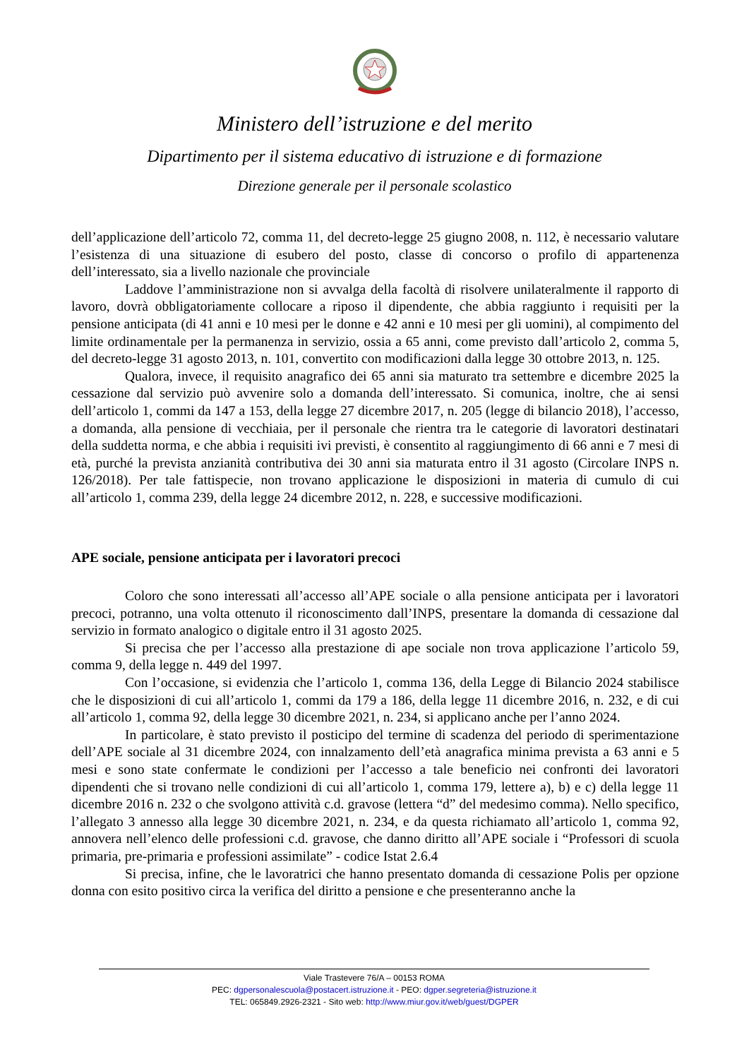Ministero dell’istruzione e del merito
Dipartimento per il sistema educativo di istruzione e di formazione
Direzione generale per il personale scolastico
dell’applicazione dell’articolo 72, comma 11, del decreto-legge 25 giugno 2008, n. 112, è necessario valutare l’esistenza di una situazione di esubero del posto, classe di concorso o profilo di appartenenza dell’interessato, sia a livello nazionale che provinciale
Laddove l’amministrazione non si avvalga della facoltà di risolvere unilateralmente il rapporto di lavoro, dovrà obbligatoriamente collocare a riposo il dipendente, che abbia raggiunto i requisiti per la pensione anticipata (di 41 anni e 10 mesi per le donne e 42 anni e 10 mesi per gli uomini), al compimento del limite ordinamentale per la permanenza in servizio, ossia a 65 anni, come previsto dall’articolo 2, comma 5, del decreto-legge 31 agosto 2013, n. 101, convertito con modificazioni dalla legge 30 ottobre 2013, n. 125.
Qualora, invece, il requisito anagrafico dei 65 anni sia maturato tra settembre e dicembre 2025 la cessazione dal servizio può avvenire solo a domanda dell’interessato. Si comunica, inoltre, che ai sensi dell’articolo 1, commi da 147 a 153, della legge 27 dicembre 2017, n. 205 (legge di bilancio 2018), l’accesso, a domanda, alla pensione di vecchiaia, per il personale che rientra tra le categorie di lavoratori destinatari della suddetta norma, e che abbia i requisiti ivi previsti, è consentito al raggiungimento di 66 anni e 7 mesi di età, purché la prevista anzianità contributiva dei 30 anni sia maturata entro il 31 agosto (Circolare INPS n. 126/2018). Per tale fattispecie, non trovano applicazione le disposizioni in materia di cumulo di cui all’articolo 1, comma 239, della legge 24 dicembre 2012, n. 228, e successive modificazioni.
APE sociale, pensione anticipata per i lavoratori precoci
Coloro che sono interessati all’accesso all’APE sociale o alla pensione anticipata per i lavoratori precoci, potranno, una volta ottenuto il riconoscimento dall’INPS, presentare la domanda di cessazione dal servizio in formato analogico o digitale entro il 31 agosto 2025.
Si precisa che per l’accesso alla prestazione di ape sociale non trova applicazione l’articolo 59, comma 9, della legge n. 449 del 1997.
Con l’occasione, si evidenzia che l’articolo 1, comma 136, della Legge di Bilancio 2024 stabilisce che le disposizioni di cui all’articolo 1, commi da 179 a 186, della legge 11 dicembre 2016, n. 232, e di cui all’articolo 1, comma 92, della legge 30 dicembre 2021, n. 234, si applicano anche per l’anno 2024.
In particolare, è stato previsto il posticipo del termine di scadenza del periodo di sperimentazione dell’APE sociale al 31 dicembre 2024, con innalzamento dell’età anagrafica minima prevista a 63 anni e 5 mesi e sono state confermate le condizioni per l’accesso a tale beneficio nei confronti dei lavoratori dipendenti che si trovano nelle condizioni di cui all’articolo 1, comma 179, lettere a), b) e c) della legge 11 dicembre 2016 n. 232 o che svolgono attività c.d. gravose (lettera “d” del medesimo comma). Nello specifico, l’allegato 3 annesso alla legge 30 dicembre 2021, n. 234, e da questa richiamato all’articolo 1, comma 92, annovera nell’elenco delle professioni c.d. gravose, che danno diritto all’APE sociale i “Professori di scuola primaria, pre-primaria e professioni assimilate” - codice Istat 2.6.4
Si precisa, infine, che le lavoratrici che hanno presentato domanda di cessazione Polis per opzione donna con esito positivo circa la verifica del diritto a pensione e che presenteranno anche la
Viale Trastevere 76/A – 00153 ROMA
PEC: dgpersonalescuola@postacert.istruzione.it - PEO: dgper.segreteria@istruzione.it
TEL: 065849.2926-2321 - Sito web: http://www.miur.gov.it/web/guest/DGPER